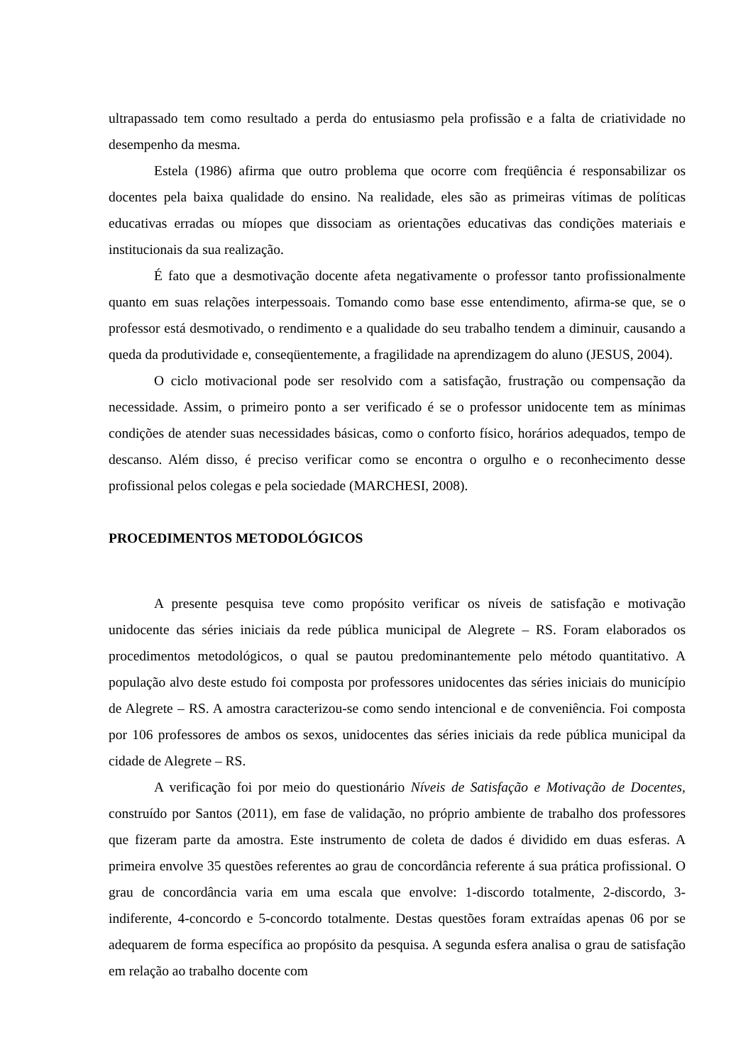ultrapassado tem como resultado a perda do entusiasmo pela profissão e a falta de criatividade no desempenho da mesma.
Estela (1986) afirma que outro problema que ocorre com freqüência é responsabilizar os docentes pela baixa qualidade do ensino. Na realidade, eles são as primeiras vítimas de políticas educativas erradas ou míopes que dissociam as orientações educativas das condições materiais e institucionais da sua realização.
É fato que a desmotivação docente afeta negativamente o professor tanto profissionalmente quanto em suas relações interpessoais. Tomando como base esse entendimento, afirma-se que, se o professor está desmotivado, o rendimento e a qualidade do seu trabalho tendem a diminuir, causando a queda da produtividade e, conseqüentemente, a fragilidade na aprendizagem do aluno (JESUS, 2004).
O ciclo motivacional pode ser resolvido com a satisfação, frustração ou compensação da necessidade. Assim, o primeiro ponto a ser verificado é se o professor unidocente tem as mínimas condições de atender suas necessidades básicas, como o conforto físico, horários adequados, tempo de descanso. Além disso, é preciso verificar como se encontra o orgulho e o reconhecimento desse profissional pelos colegas e pela sociedade (MARCHESI, 2008).
PROCEDIMENTOS METODOLÓGICOS
A presente pesquisa teve como propósito verificar os níveis de satisfação e motivação unidocente das séries iniciais da rede pública municipal de Alegrete – RS. Foram elaborados os procedimentos metodológicos, o qual se pautou predominantemente pelo método quantitativo. A população alvo deste estudo foi composta por professores unidocentes das séries iniciais do município de Alegrete – RS. A amostra caracterizou-se como sendo intencional e de conveniência. Foi composta por 106 professores de ambos os sexos, unidocentes das séries iniciais da rede pública municipal da cidade de Alegrete – RS.
A verificação foi por meio do questionário Níveis de Satisfação e Motivação de Docentes, construído por Santos (2011), em fase de validação, no próprio ambiente de trabalho dos professores que fizeram parte da amostra. Este instrumento de coleta de dados é dividido em duas esferas. A primeira envolve 35 questões referentes ao grau de concordância referente á sua prática profissional. O grau de concordância varia em uma escala que envolve: 1-discordo totalmente, 2-discordo, 3-indiferente, 4-concordo e 5-concordo totalmente. Destas questões foram extraídas apenas 06 por se adequarem de forma específica ao propósito da pesquisa. A segunda esfera analisa o grau de satisfação em relação ao trabalho docente com